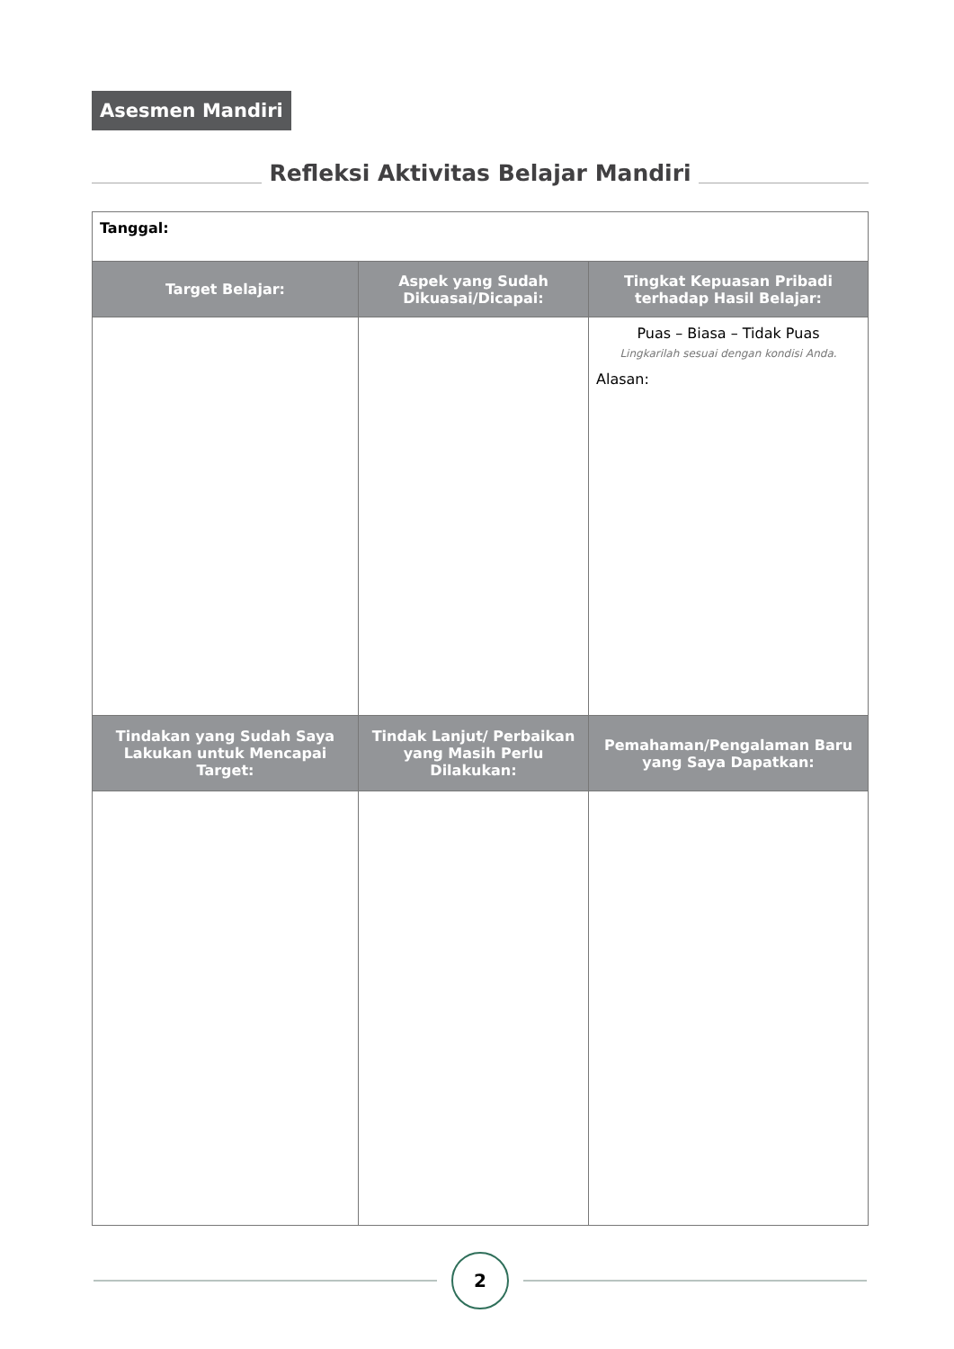Asesmen Mandiri
Refleksi Aktivitas Belajar Mandiri
| Tanggal: | | |
| Target Belajar: | Aspek yang Sudah Dikuasai/Dicapai: | Tingkat Kepuasan Pribadi terhadap Hasil Belajar: |
| | | Puas – Biasa – Tidak Puas Lingkarilah sesuai dengan kondisi Anda. Alasan: |
| Tindakan yang Sudah Saya Lakukan untuk Mencapai Target: | Tindak Lanjut/ Perbaikan yang Masih Perlu Dilakukan: | Pemahaman/Pengalaman Baru yang Saya Dapatkan: |
2